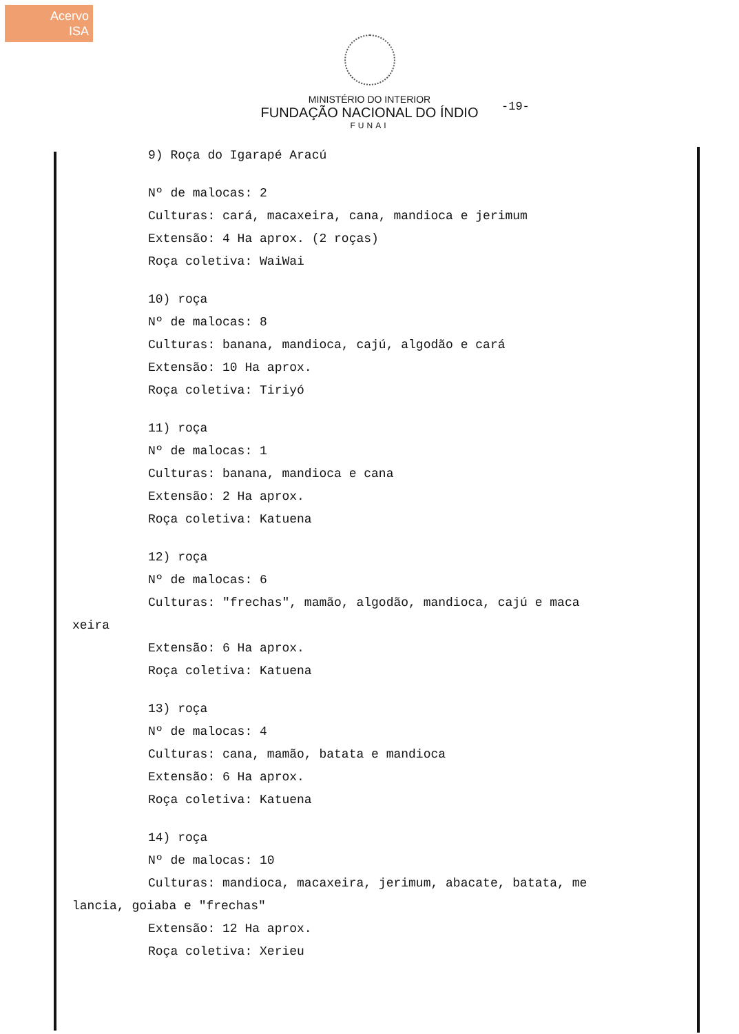Acervo
ISA
MINISTÉRIO DO INTERIOR
FUNDAÇÃO NACIONAL DO ÍNDIO
FUNAI
-19-
9) Roça do Igarapé Aracú
Nº de malocas: 2
Culturas: cará, macaxeira, cana, mandioca e jerimum
Extensão: 4 Ha aprox. (2 roças)
Roça coletiva: WaiWai
10) roça
Nº de malocas: 8
Culturas: banana, mandioca, cajú, algodão e cará
Extensão: 10 Ha aprox.
Roça coletiva: Tiriyó
11) roça
Nº de malocas: 1
Culturas: banana, mandioca e cana
Extensão: 2 Ha aprox.
Roça coletiva: Katuena
12) roça
Nº de malocas: 6
Culturas: "frechas", mamão, algodão, mandioca, cajú e maca
xeira
Extensão: 6 Ha aprox.
Roça coletiva: Katuena
13) roça
Nº de malocas: 4
Culturas: cana, mamão, batata e mandioca
Extensão: 6 Ha aprox.
Roça coletiva: Katuena
14) roça
Nº de malocas: 10
Culturas: mandioca, macaxeira, jerimum, abacate, batata, me
lancia, goiaba e "frechas"
Extensão: 12 Ha aprox.
Roça coletiva: Xerieu